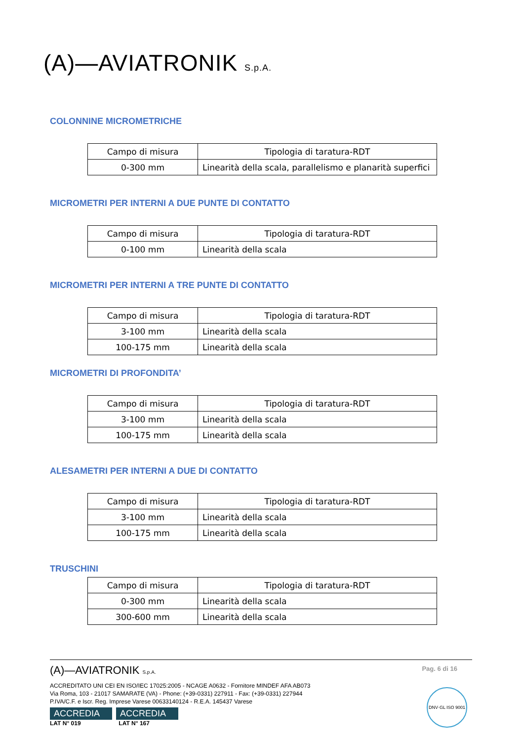(A)—AVIATRONIK S.p.A.
COLONNINE MICROMETRICHE
| Campo di misura | Tipologia di taratura-RDT |
| --- | --- |
| 0-300 mm | Linearità della scala, parallelismo e planarità superfici |
MICROMETRI PER INTERNI A DUE PUNTE DI CONTATTO
| Campo di misura | Tipologia di taratura-RDT |
| --- | --- |
| 0-100 mm | Linearità della scala |
MICROMETRI PER INTERNI A TRE PUNTE DI CONTATTO
| Campo di misura | Tipologia di taratura-RDT |
| --- | --- |
| 3-100 mm | Linearità della scala |
| 100-175 mm | Linearità della scala |
MICROMETRI DI PROFONDITA’
| Campo di misura | Tipologia di taratura-RDT |
| --- | --- |
| 3-100 mm | Linearità della scala |
| 100-175 mm | Linearità della scala |
ALESAMETRI PER INTERNI A DUE DI CONTATTO
| Campo di misura | Tipologia di taratura-RDT |
| --- | --- |
| 3-100 mm | Linearità della scala |
| 100-175 mm | Linearità della scala |
TRUSCHINI
| Campo di misura | Tipologia di taratura-RDT |
| --- | --- |
| 0-300 mm | Linearità della scala |
| 300-600 mm | Linearità della scala |
(A)—AVIATRONIK S.p.A.
Pag. 6 di 16
ACCREDITATO UNI CEI EN ISO/IEC 17025:2005 - NCAGE A0632 - Fornitore MINDEF AFA AB073
Via Roma, 103 - 21017 SAMARATE (VA) - Phone: (+39-0331) 227911 - Fax: (+39-0331) 227944
P.IVA/C.F. e Iscr. Reg. Imprese Varese 00633140124 - R.E.A. 145437 Varese
ACCREDIA ACCREDIA
LAT N° 019 LAT N° 167
DNV·GL ISO 9001